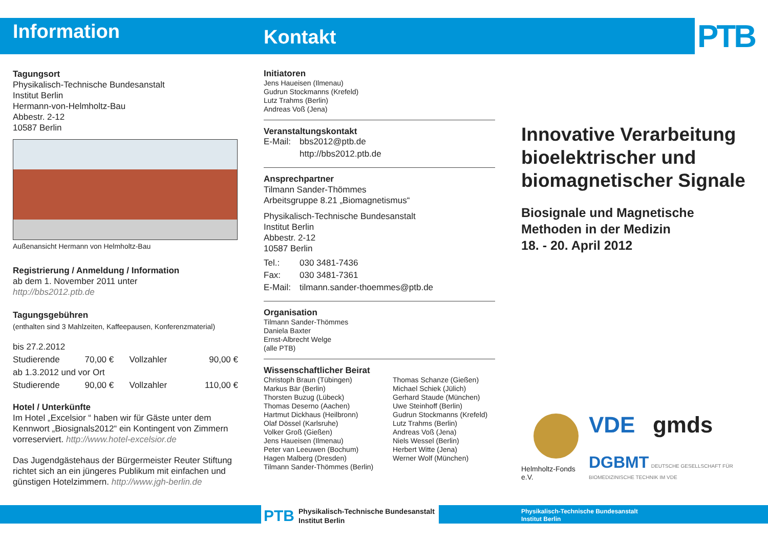PTB
Information
Tagungsort
Physikalisch-Technische Bundesanstalt
Institut Berlin
Hermann-von-Helmholtz-Bau
Abbestr. 2-12
10587 Berlin
Außenansicht Hermann von Helmholtz-Bau
Registrierung / Anmeldung / Information
ab dem 1. November 2011 unter
http://bbs2012.ptb.de
Tagungsgebühren
(enthalten sind 3 Mahlzeiten, Kaffeepausen, Konferenzmaterial)
| bis 27.2.2012 | | | |
| Studierende | 70,00 € | Vollzahler | 90,00 € |
| ab 1.3.2012 und vor Ort | | | |
| Studierende | 90,00 € | Vollzahler | 110,00 € |
Hotel / Unterkünfte
Im Hotel „Excelsior “ haben wir für Gäste unter dem Kennwort „Biosignals2012“ ein Kontingent von Zimmern vorreserviert. http://www.hotel-excelsior.de
Das Jugendgästehaus der Bürgermeister Reuter Stiftung richtet sich an ein jüngeres Publikum mit einfachen und günstigen Hotelzimmern. http://www.jgh-berlin.de
Kontakt
Initiatoren
Jens Haueisen (Ilmenau)
Gudrun Stockmanns (Krefeld)
Lutz Trahms (Berlin)
Andreas Voß (Jena)
Veranstaltungskontakt
| E-Mail: | bbs2012@ptb.de |
| | http://bbs2012.ptb.de |
Ansprechpartner
Tilmann Sander-Thömmes
Arbeitsgruppe 8.21 „Biomagnetismus“
Physikalisch-Technische Bundesanstalt
Institut Berlin
Abbestr. 2-12
10587 Berlin
| Tel.: | 030 3481-7436 |
| Fax: | 030 3481-7361 |
| E-Mail: | tilmann.sander-thoemmes@ptb.de |
Organisation
Tilmann Sander-Thömmes
Daniela Baxter
Ernst-Albrecht Welge
(alle PTB)
Wissenschaftlicher Beirat
Christoph Braun (Tübingen)
Markus Bär (Berlin)
Thorsten Buzug (Lübeck)
Thomas Deserno (Aachen)
Hartmut Dickhaus (Heilbronn)
Olaf Dössel (Karlsruhe)
Volker Groß (Gießen)
Jens Haueisen (Ilmenau)
Peter van Leeuwen (Bochum)
Hagen Malberg (Dresden)
Tilmann Sander-Thömmes (Berlin)
Thomas Schanze (Gießen)
Michael Schiek (Jülich)
Gerhard Staude (München)
Uwe Steinhoff (Berlin)
Gudrun Stockmanns (Krefeld)
Lutz Trahms (Berlin)
Andreas Voß (Jena)
Niels Wessel (Berlin)
Herbert Witte (Jena)
Werner Wolf (München)
Innovative Verarbeitung bioelektrischer und biomagnetischer Signale
Biosignale und Magnetische Methoden in der Medizin
18. - 20. April 2012
Helmholtz-Fonds e.V.
VDE gmds
DGBMT DEUTSCHE GESELLSCHAFT FÜR BIOMEDIZINISCHE TECHNIK IM VDE
PTB Physikalisch-Technische Bundesanstalt
Institut Berlin
Physikalisch-Technische Bundesanstalt
Institut Berlin